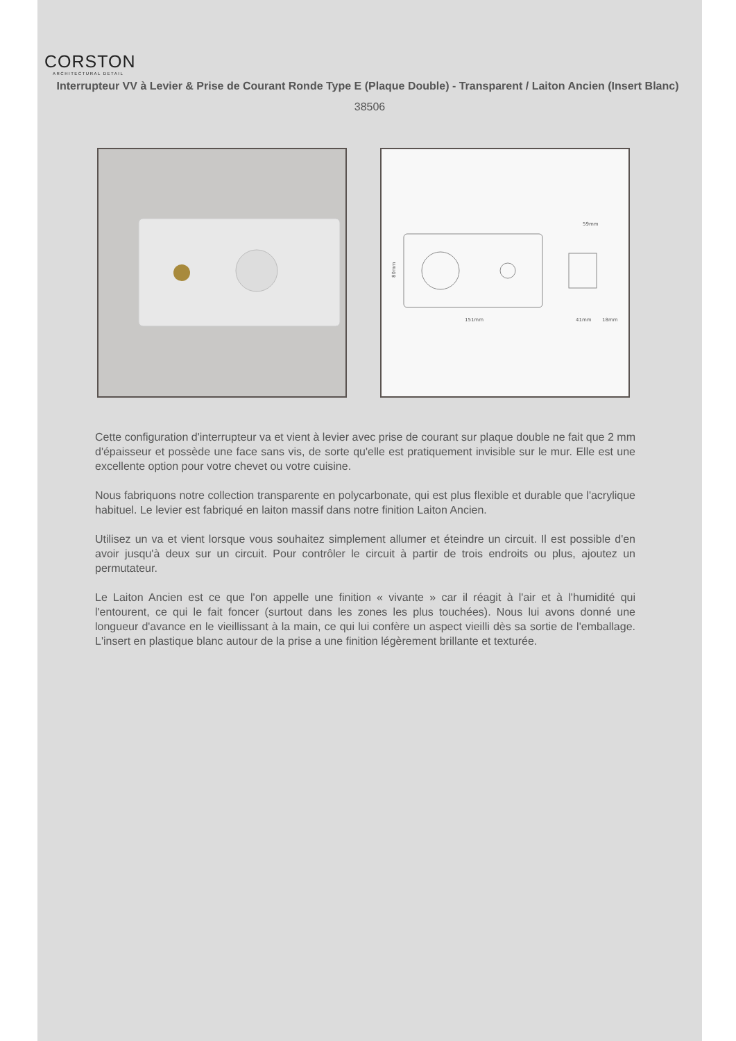CORSTON
ARCHITECTURAL DETAIL
Interrupteur VV à Levier & Prise de Courant Ronde Type E (Plaque Double) - Transparent / Laiton Ancien (Insert Blanc)
38506
151mm
59mm
41mm
18mm
80mm
Cette configuration d'interrupteur va et vient à levier avec prise de courant sur plaque double ne fait que 2 mm d'épaisseur et possède une face sans vis, de sorte qu'elle est pratiquement invisible sur le mur. Elle est une excellente option pour votre chevet ou votre cuisine.
Nous fabriquons notre collection transparente en polycarbonate, qui est plus flexible et durable que l'acrylique habituel. Le levier est fabriqué en laiton massif dans notre finition Laiton Ancien.
Utilisez un va et vient lorsque vous souhaitez simplement allumer et éteindre un circuit. Il est possible d'en avoir jusqu'à deux sur un circuit. Pour contrôler le circuit à partir de trois endroits ou plus, ajoutez un permutateur.
Le Laiton Ancien est ce que l'on appelle une finition « vivante » car il réagit à l'air et à l'humidité qui l'entourent, ce qui le fait foncer (surtout dans les zones les plus touchées). Nous lui avons donné une longueur d'avance en le vieillissant à la main, ce qui lui confère un aspect vieilli dès sa sortie de l'emballage. L'insert en plastique blanc autour de la prise a une finition légèrement brillante et texturée.